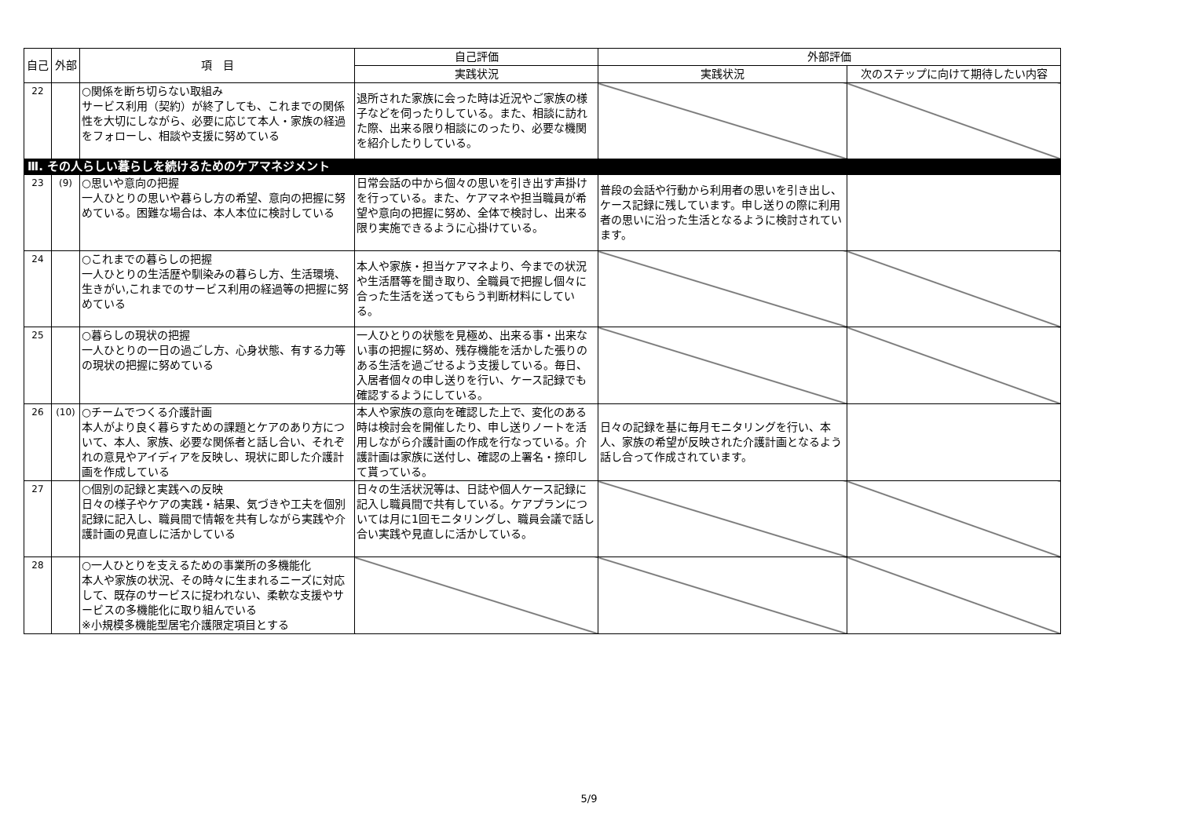| 自己 | 外部 | 項 目 | 自己評価 | 外部評価 | |
| --- | --- | --- | --- | --- | --- |
| | | | 実践状況 | 実践状況 | 次のステップに向けて期待したい内容 |
| 22 | | ○関係を断ち切らない取組み サービス利用（契約）が終了しても、これまでの関係性を大切にしながら、必要に応じて本人・家族の経過をフォローし、相談や支援に努めている | 退所された家族に会った時は近況やご家族の様子などを伺ったりしている。また、相談に訪れた際、出来る限り相談にのったり、必要な機関を紹介したりしている。 | | |
| Ⅲ. その人らしい暮らしを続けるためのケアマネジメント | | | | | |
| 23 | (9) | ○思いや意向の把握 一人ひとりの思いや暮らし方の希望、意向の把握に努めている。困難な場合は、本人本位に検討している | 日常会話の中から個々の思いを引き出す声掛けを行っている。また、ケアマネや担当職員が希望や意向の把握に努め、全体で検討し、出来る限り実施できるように心掛けている。 | 普段の会話や行動から利用者の思いを引き出し、ケース記録に残しています。申し送りの際に利用者の思いに沿った生活となるように検討されています。 | |
| 24 | | ○これまでの暮らしの把握 一人ひとりの生活歴や馴染みの暮らし方、生活環境、生きがい,これまでのサービス利用の経過等の把握に努めている | 本人や家族・担当ケアマネより、今までの状況や生活暦等を聞き取り、全職員で把握し個々に合った生活を送ってもらう判断材料にしている。 | | |
| 25 | | ○暮らしの現状の把握 一人ひとりの一日の過ごし方、心身状態、有する力等の現状の把握に努めている | 一人ひとりの状態を見極め、出来る事・出来ない事の把握に努め、残存機能を活かした張りのある生活を過ごせるよう支援している。毎日、入居者個々の申し送りを行い、ケース記録でも確認するようにしている。 | | |
| 26 | (10) | ○チームでつくる介護計画 本人がより良く暮らすための課題とケアのあり方について、本人、家族、必要な関係者と話し合い、それぞれの意見やアイディアを反映し、現状に即した介護計画を作成している | 本人や家族の意向を確認した上で、変化のある時は検討会を開催したり、申し送りノートを活用しながら介護計画の作成を行なっている。介護計画は家族に送付し、確認の上署名・捺印して貰っている。 | 日々の記録を基に毎月モニタリングを行い、本人、家族の希望が反映された介護計画となるよう話し合って作成されています。 | |
| 27 | | ○個別の記録と実践への反映 日々の様子やケアの実践・結果、気づきや工夫を個別記録に記入し、職員間で情報を共有しながら実践や介護計画の見直しに活かしている | 日々の生活状況等は、日誌や個人ケース記録に記入し職員間で共有している。ケアプランについては月に1回モニタリングし、職員会議で話し合い実践や見直しに活かしている。 | | |
| 28 | | ○一人ひとりを支えるための事業所の多機能化 本人や家族の状況、その時々に生まれるニーズに対応して、既存のサービスに捉われない、柔軟な支援やサービスの多機能化に取り組んでいる ※小規模多機能型居宅介護限定項目とする | | | |
5/9